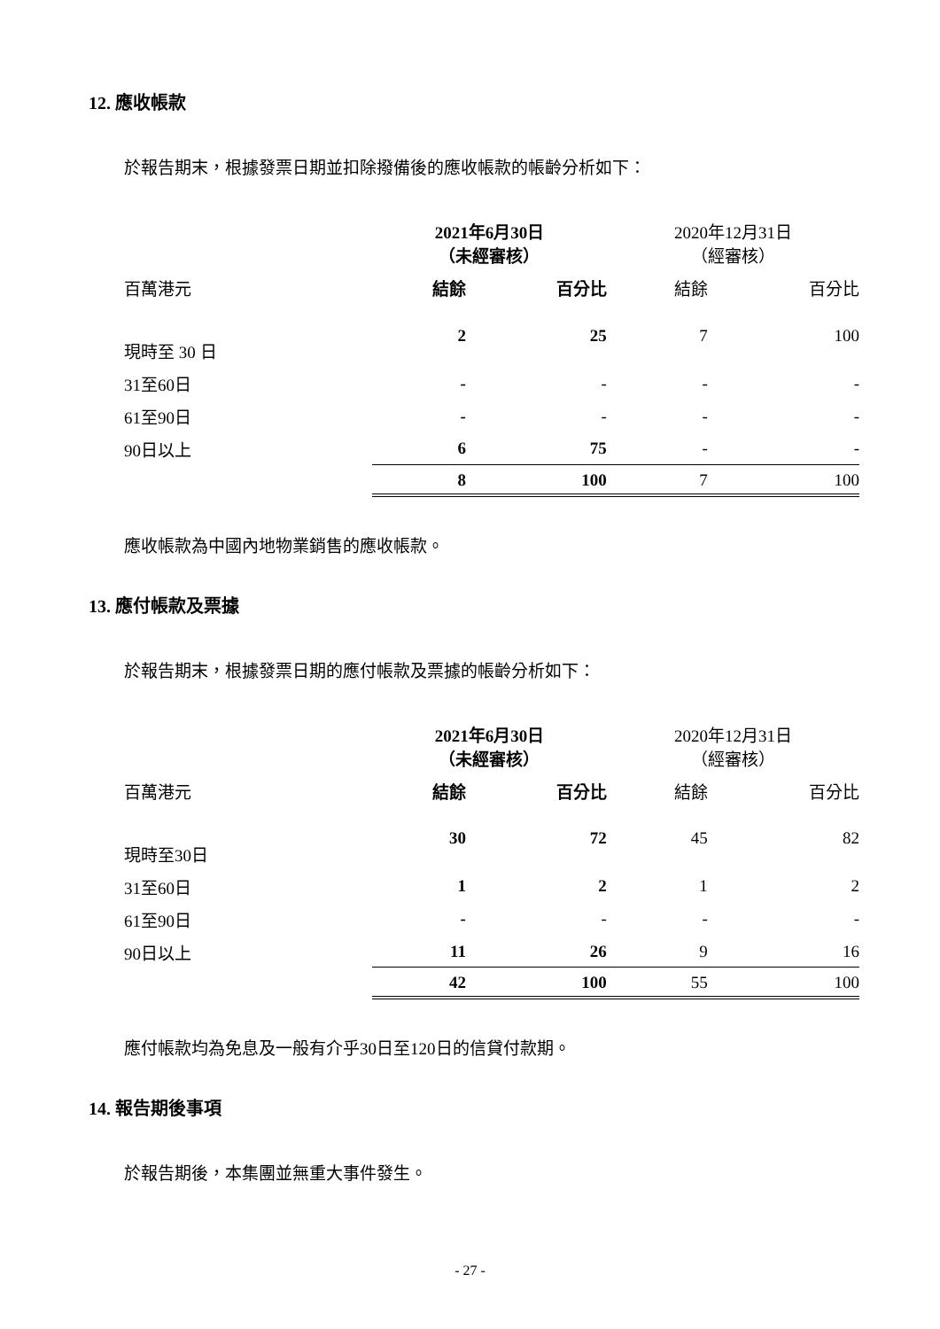12. 應收帳款
於報告期末，根據發票日期並扣除撥備後的應收帳款的帳齡分析如下：
| | 2021年6月30日 （未經審核） | | | | 2020年12月31日 （經審核） | | |
| --- | --- | --- | --- | --- | --- | --- | --- |
| 百萬港元 | 結餘 | | 百分比 | | 結餘 | | 百分比 |
| 現時至 30 日 | 2 | | 25 | | 7 | | 100 |
| 31至60日 | - | | - | | - | | - |
| 61至90日 | - | | - | | - | | - |
| 90日以上 | 6 | | 75 | | - | | - |
| | 8 | | 100 | | 7 | | 100 |
應收帳款為中國內地物業銷售的應收帳款。
13. 應付帳款及票據
於報告期末，根據發票日期的應付帳款及票據的帳齡分析如下：
| | 2021年6月30日 （未經審核） | | | | 2020年12月31日 （經審核） | | |
| --- | --- | --- | --- | --- | --- | --- | --- |
| 百萬港元 | 結餘 | | 百分比 | | 結餘 | | 百分比 |
| 現時至30日 | 30 | | 72 | | 45 | | 82 |
| 31至60日 | 1 | | 2 | | 1 | | 2 |
| 61至90日 | - | | - | | - | | - |
| 90日以上 | 11 | | 26 | | 9 | | 16 |
| | 42 | | 100 | | 55 | | 100 |
應付帳款均為免息及一般有介乎30日至120日的信貸付款期。
14. 報告期後事項
於報告期後，本集團並無重大事件發生。
- 27 -